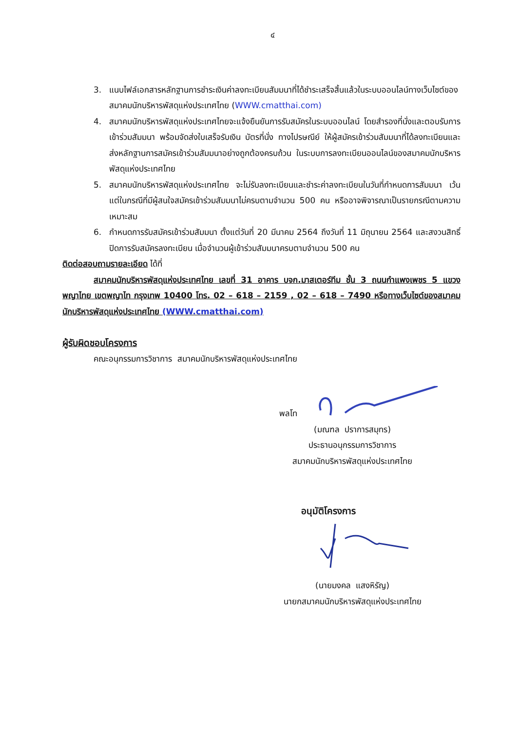๔
3. แนบไฟล์เอกสารหลักฐานการชำระเงินค่าลงทะเบียนสัมมนาที่ได้ชำระเสร็จสิ้นแล้วในระบบออนไลน์ทางเว็บไซต์ของสมาคมนักบริหารพัสดุแห่งประเทศไทย (WWW.cmatthai.com)
4. สมาคมนักบริหารพัสดุแห่งประเทศไทยจะแจ้งยืนยันการรับสมัครในระบบออนไลน์ โดยสำรองที่นั่งและตอบรับการเข้าร่วมสัมมนา พร้อมจัดส่งใบเสร็จรับเงิน บัตรที่นั่ง ทางไปรษณีย์ ให้ผู้สมัครเข้าร่วมสัมมนาที่ได้ลงทะเบียนและส่งหลักฐานการสมัครเข้าร่วมสัมมนาอย่างถูกต้องครบถ้วน ในระบบการลงทะเบียนออนไลน์ของสมาคมนักบริหารพัสดุแห่งประเทศไทย
5. สมาคมนักบริหารพัสดุแห่งประเทศไทย จะไม่รับลงทะเบียนและชำระค่าลงทะเบียนในวันที่กำหนดการสัมมนา เว้นแต่ในกรณีที่มีผู้สนใจสมัครเข้าร่วมสัมมนาไม่ครบตามจำนวน 500 คน หรืออาจพิจารณาเป็นรายกรณีตามความเหมาะสม
6. กำหนดการรับสมัครเข้าร่วมสัมมนา ตั้งแต่วันที่ 20 มีนาคม 2564 ถึงวันที่ 11 มิถุนายน 2564 และสงวนสิทธิ์ปิดการรับสมัครลงทะเบียน เมื่อจำนวนผู้เข้าร่วมสัมมนาครบตามจำนวน 500 คน
ติดต่อสอบถามรายละเอียด ได้ที่
สมาคมนักบริหารพัสดุแห่งประเทศไทย เลขที่ 31 อาคาร บจก.มาสเตอร์ทีม ชั้น 3 ถนนกำแพงเพชร 5 แขวงพญาไทย เขตพญาไท กรุงเทพ 10400 โทร. 02 – 618 – 2159 , 02 – 618 – 7490 หรือทางเว็บไซต์ของสมาคมนักบริหารพัสดุแห่งประเทศไทย (WWW.cmatthai.com)
ผู้รับผิดชอบโครงการ
คณะอนุกรรมการวิชาการ สมาคมนักบริหารพัสดุแห่งประเทศไทย
พลโท
(มณฑล ปราการสมุทร)
ประธานอนุกรรมการวิชาการ
สมาคมนักบริหารพัสดุแห่งประเทศไทย
อนุมัติโครงการ
(นายมงคล แสงหิรัญ)
นายกสมาคมนักบริหารพัสดุแห่งประเทศไทย